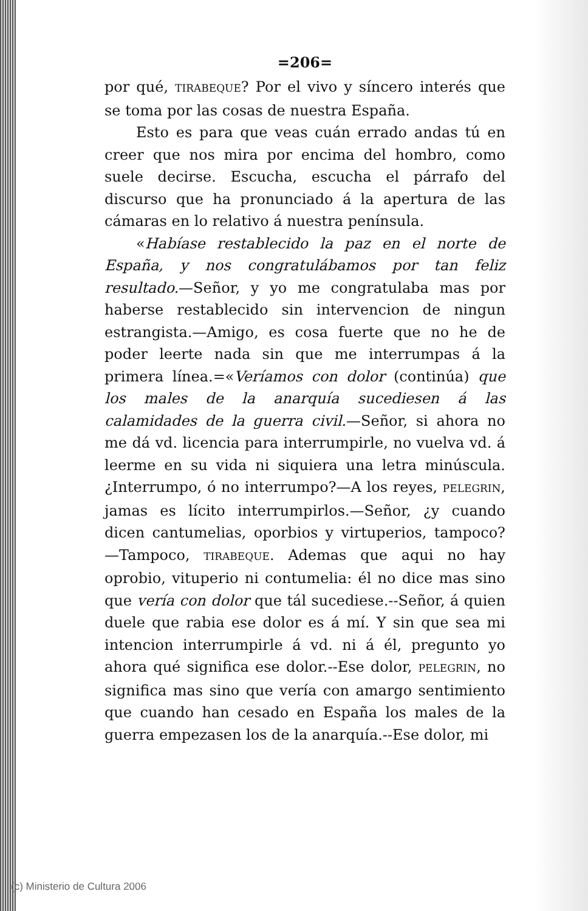=206=
por qué, TIRABEQUE? Por el vivo y síncero interés que se toma por las cosas de nuestra España.
Esto es para que veas cuán errado andas tú en creer que nos mira por encima del hombro, como suele decirse. Escucha, escucha el párrafo del discurso que ha pronunciado á la apertura de las cámaras en lo relativo á nuestra península.
«Habíase restablecido la paz en el norte de España, y nos congratulábamos por tan feliz resultado.—Señor, y yo me congratulaba mas por haberse restablecido sin intervencion de ningun estrangista.—Amigo, es cosa fuerte que no he de poder leerte nada sin que me interrumpas á la primera línea.=«Veríamos con dolor (continúa) que los males de la anarquía sucediesen á las calamidades de la guerra civil.—Señor, si ahora no me dá vd. licencia para interrumpirle, no vuelva vd. á leerme en su vida ni siquiera una letra minúscula. ¿Interrumpo, ó no interrumpo?—A los reyes, PELEGRIN, jamas es lícito interrumpirlos.—Señor, ¿y cuando dicen cantumelias, oporbios y virtuperios, tampoco?—Tampoco, TIRABEQUE. Ademas que aqui no hay oprobio, vituperio ni contumelia: él no dice mas sino que vería con dolor que tál sucediese.--Señor, á quien duele que rabia ese dolor es á mí. Y sin que sea mi intencion interrumpirle á vd. ni á él, pregunto yo ahora qué significa ese dolor.--Ese dolor, PELEGRIN, no significa mas sino que vería con amargo sentimiento que cuando han cesado en España los males de la guerra empezasen los de la anarquía.--Ese dolor, mi
(c) Ministerio de Cultura 2006